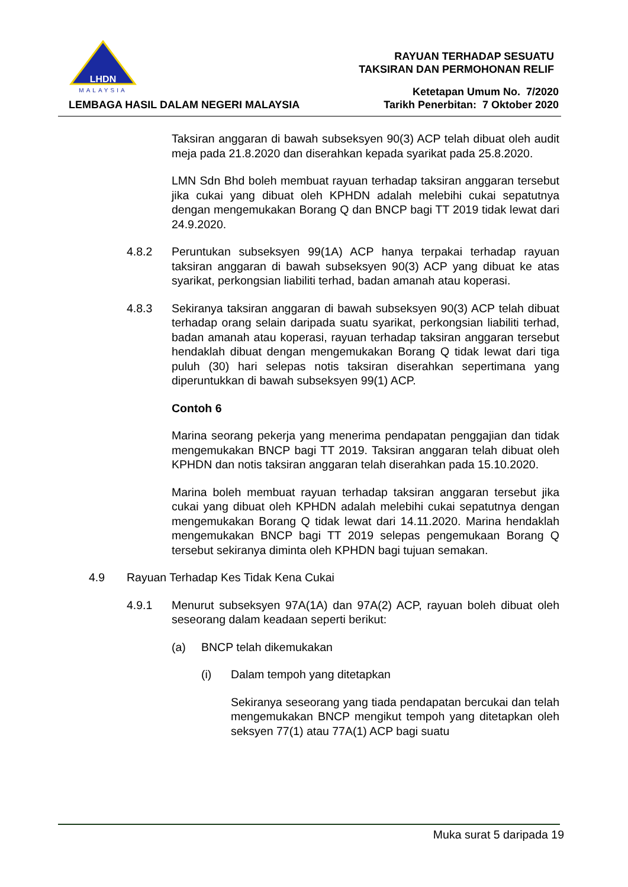LHDN
MALAYSIA
RAYUAN TERHADAP SESUATU
TAKSIRAN DAN PERMOHONAN RELIF
LEMBAGA HASIL DALAM NEGERI MALAYSIA
Ketetapan Umum No. 7/2020
Tarikh Penerbitan: 7 Oktober 2020
Taksiran anggaran di bawah subseksyen 90(3) ACP telah dibuat oleh audit meja pada 21.8.2020 dan diserahkan kepada syarikat pada 25.8.2020.
LMN Sdn Bhd boleh membuat rayuan terhadap taksiran anggaran tersebut jika cukai yang dibuat oleh KPHDN adalah melebihi cukai sepatutnya dengan mengemukakan Borang Q dan BNCP bagi TT 2019 tidak lewat dari 24.9.2020.
4.8.2 Peruntukan subseksyen 99(1A) ACP hanya terpakai terhadap rayuan taksiran anggaran di bawah subseksyen 90(3) ACP yang dibuat ke atas syarikat, perkongsian liabiliti terhad, badan amanah atau koperasi.
4.8.3 Sekiranya taksiran anggaran di bawah subseksyen 90(3) ACP telah dibuat terhadap orang selain daripada suatu syarikat, perkongsian liabiliti terhad, badan amanah atau koperasi, rayuan terhadap taksiran anggaran tersebut hendaklah dibuat dengan mengemukakan Borang Q tidak lewat dari tiga puluh (30) hari selepas notis taksiran diserahkan sepertimana yang diperuntukkan di bawah subseksyen 99(1) ACP.
Contoh 6
Marina seorang pekerja yang menerima pendapatan penggajian dan tidak mengemukakan BNCP bagi TT 2019. Taksiran anggaran telah dibuat oleh KPHDN dan notis taksiran anggaran telah diserahkan pada 15.10.2020.
Marina boleh membuat rayuan terhadap taksiran anggaran tersebut jika cukai yang dibuat oleh KPHDN adalah melebihi cukai sepatutnya dengan mengemukakan Borang Q tidak lewat dari 14.11.2020. Marina hendaklah mengemukakan BNCP bagi TT 2019 selepas pengemukaan Borang Q tersebut sekiranya diminta oleh KPHDN bagi tujuan semakan.
4.9 Rayuan Terhadap Kes Tidak Kena Cukai
4.9.1 Menurut subseksyen 97A(1A) dan 97A(2) ACP, rayuan boleh dibuat oleh seseorang dalam keadaan seperti berikut:
(a) BNCP telah dikemukakan
(i) Dalam tempoh yang ditetapkan
Sekiranya seseorang yang tiada pendapatan bercukai dan telah mengemukakan BNCP mengikut tempoh yang ditetapkan oleh seksyen 77(1) atau 77A(1) ACP bagi suatu
Muka surat 5 daripada 19